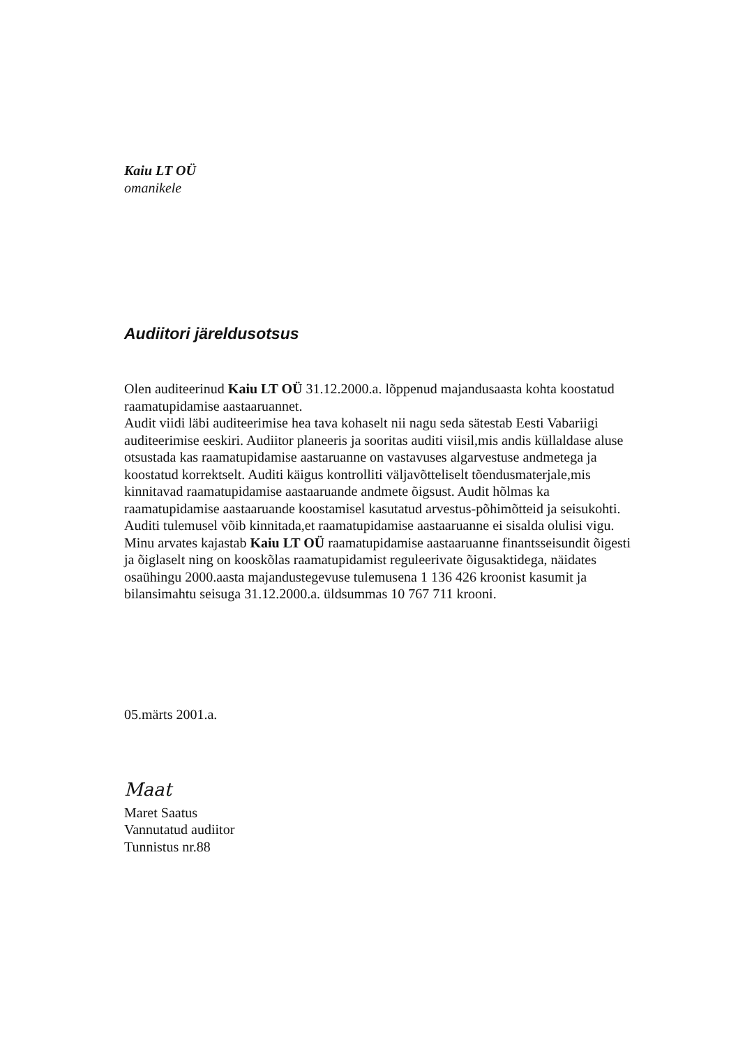Kaiu LT OÜ
omanikele
Audiitori järeldusotsus
Olen auditeerinud Kaiu LT OÜ 31.12.2000.a. lõppenud majandusaasta kohta koostatud raamatupidamise aastaaruannet.
Audit viidi läbi auditeerimise hea tava kohaselt nii nagu seda sätestab Eesti Vabariigi auditeerimise eeskiri. Audiitor planeeris ja sooritas auditi viisil,mis andis küllaldase aluse otsustada kas raamatupidamise aastaruanne on vastavuses algarvestuse andmetega ja koostatud korrektselt. Auditi käigus kontrolliti väljavõtteliselt tõendusmaterjale,mis kinnitavad raamatupidamise aastaaruande andmete õigsust. Audit hõlmas ka raamatupidamise aastaaruande koostamisel kasutatud arvestus-põhimõtteid ja seisukohti. Auditi tulemusel võib kinnitada,et raamatupidamise aastaaruanne ei sisalda olulisi vigu. Minu arvates kajastab Kaiu LT OÜ raamatupidamise aastaaruanne finantsseisundit õigesti ja õiglaselt ning on kooskõlas raamatupidamist reguleerivate õigusaktidega, näidates osaühingu 2000.aasta majandustegevuse tulemusena 1 136 426 kroonist kasumit ja bilansimahtu seisuga 31.12.2000.a. üldsummas 10 767 711 krooni.
05.märts 2001.a.
Maat
Maret Saatus
Vannutatud audiitor
Tunnistus nr.88